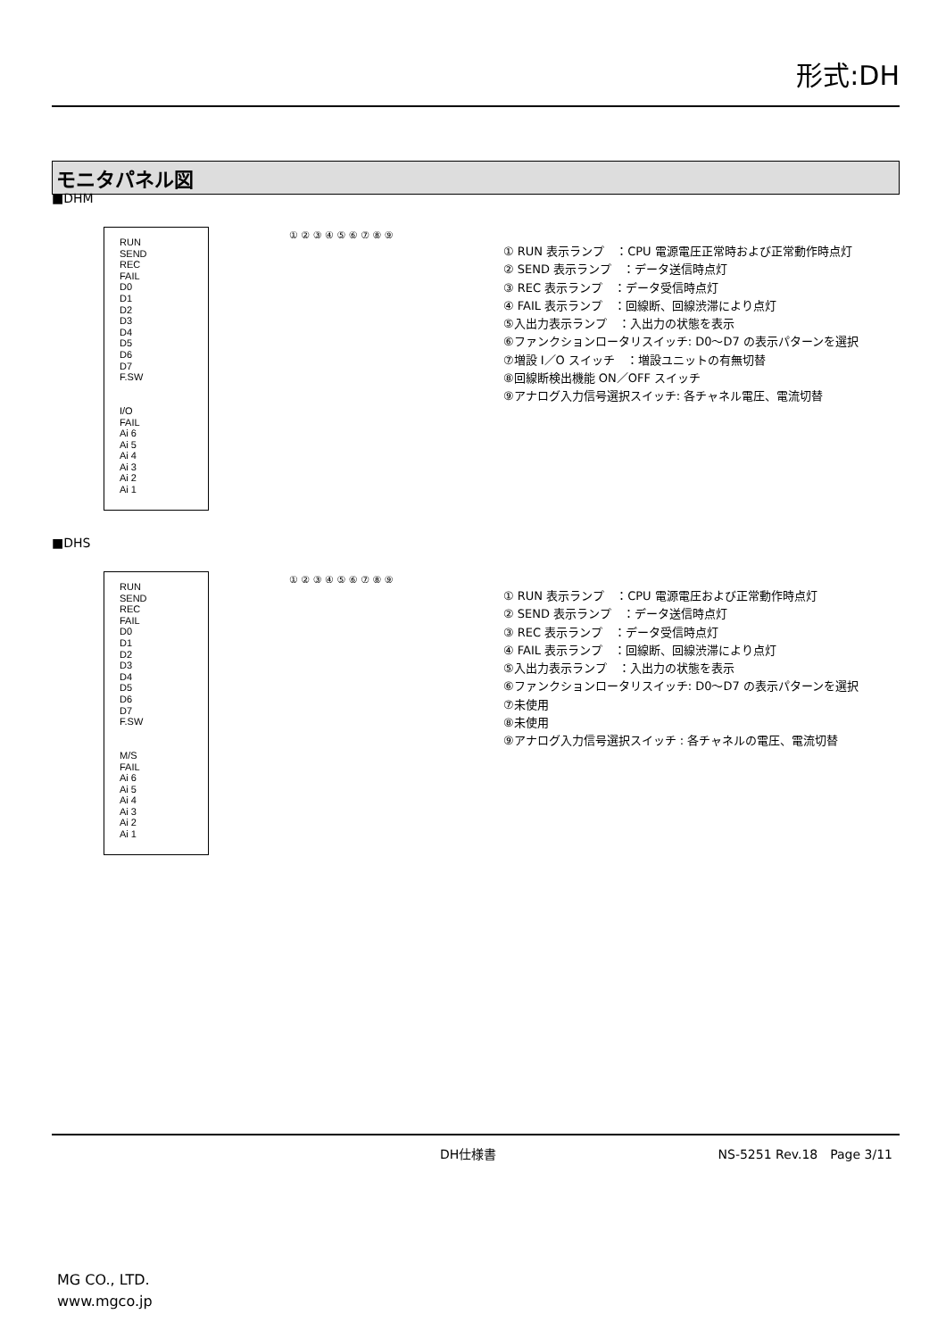形式:DH
モニタパネル図
■DHM
RUN
SEND
REC
FAIL
D0
D1
D2
D3
D4
D5
D6
D7
F.SW
I/O
FAIL
Ai 6
Ai 5
Ai 4
Ai 3
Ai 2
Ai 1
① ② ③ ④ ⑤ ⑥ ⑦ ⑧ ⑨
① RUN 表示ランプ　：CPU 電源電圧正常時および正常動作時点灯
② SEND 表示ランプ　：データ送信時点灯
③ REC 表示ランプ　：データ受信時点灯
④ FAIL 表示ランプ　：回線断、回線渋滞により点灯
⑤入出力表示ランプ　：入出力の状態を表示
⑥ファンクションロータリスイッチ: D0〜D7 の表示パターンを選択
⑦増設 I／O スイッチ　：増設ユニットの有無切替
⑧回線断検出機能 ON／OFF スイッチ
⑨アナログ入力信号選択スイッチ: 各チャネル電圧、電流切替
■DHS
RUN
SEND
REC
FAIL
D0
D1
D2
D3
D4
D5
D6
D7
F.SW
M/S
FAIL
Ai 6
Ai 5
Ai 4
Ai 3
Ai 2
Ai 1
① ② ③ ④ ⑤ ⑥ ⑦ ⑧ ⑨
① RUN 表示ランプ　：CPU 電源電圧および正常動作時点灯
② SEND 表示ランプ　：データ送信時点灯
③ REC 表示ランプ　：データ受信時点灯
④ FAIL 表示ランプ　：回線断、回線渋滞により点灯
⑤入出力表示ランプ　：入出力の状態を表示
⑥ファンクションロータリスイッチ: D0〜D7 の表示パターンを選択
⑦未使用
⑧未使用
⑨アナログ入力信号選択スイッチ : 各チャネルの電圧、電流切替
DH仕様書 NS-5251 Rev.18　Page 3/11
MG CO., LTD.
www.mgco.jp